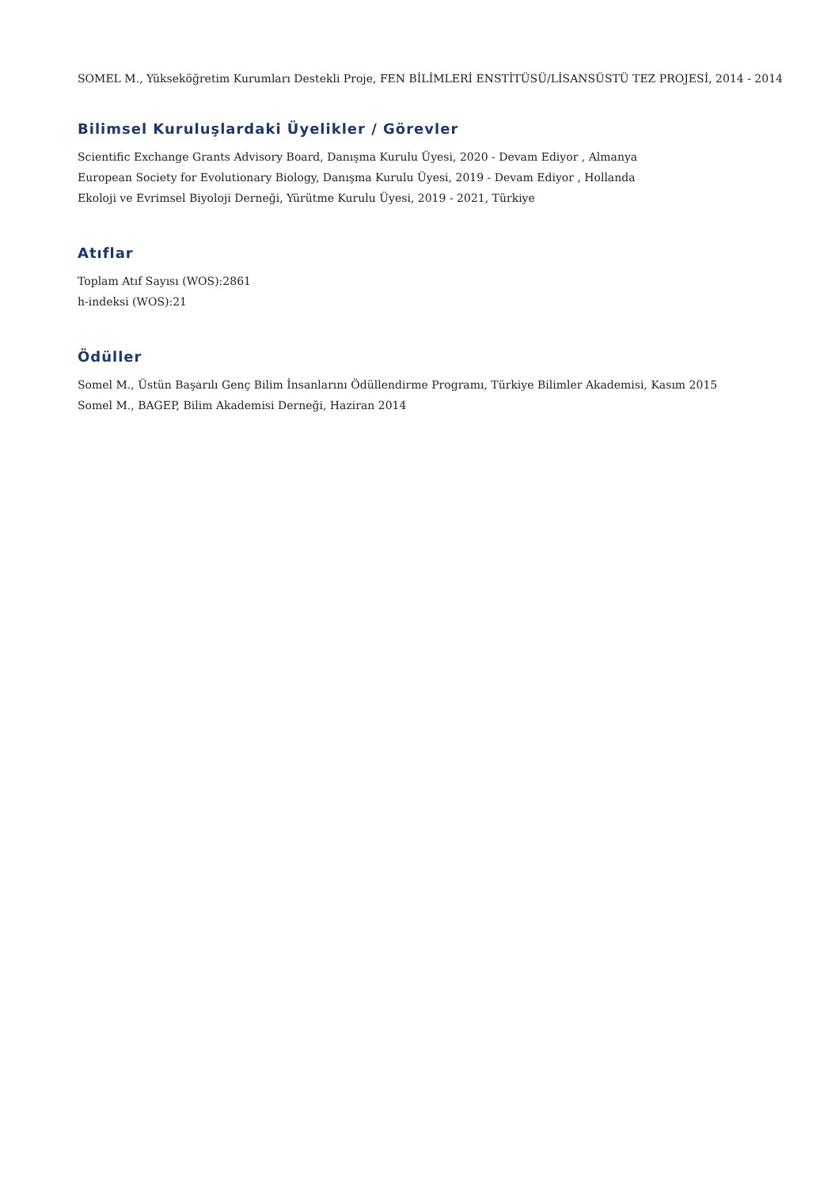SOMEL M., Yükseköğretim Kurumları Destekli Proje, FEN BİLİMLERİ ENSTİTÜSÜ/LİSANSÜSTÜ TEZ PROJESİ, 2014 - 2014
Bilimsel Kuruluşlardaki Üyelikler / Görevler
Scientific Exchange Grants Advisory Board, Danışma Kurulu Üyesi, 2020 - Devam Ediyor , Almanya
European Society for Evolutionary Biology, Danışma Kurulu Üyesi, 2019 - Devam Ediyor , Hollanda
Ekoloji ve Evrimsel Biyoloji Derneği, Yürütme Kurulu Üyesi, 2019 - 2021, Türkiye
Atıflar
Toplam Atıf Sayısı (WOS):2861
h-indeksi (WOS):21
Ödüller
Somel M., Üstün Başarılı Genç Bilim İnsanlarını Ödüllendirme Programı, Türkiye Bilimler Akademisi, Kasım 2015
Somel M., BAGEP, Bilim Akademisi Derneği, Haziran 2014